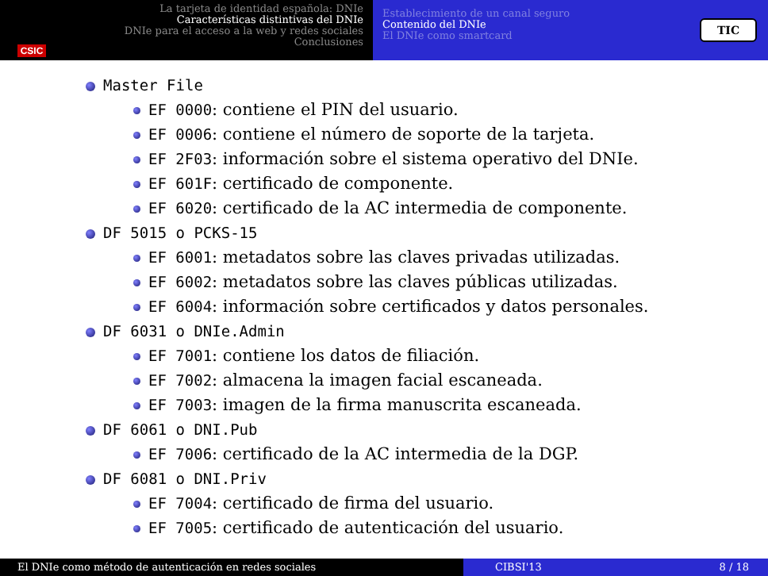CSIC
La tarjeta de identidad española: DNIe
Características distintivas del DNIe
DNIe para el acceso a la web y redes sociales
Conclusiones
Establecimiento de un canal seguro
Contenido del DNIe
El DNIe como smartcard
TIC
Master File
EF 0000: contiene el PIN del usuario.
EF 0006: contiene el número de soporte de la tarjeta.
EF 2F03: información sobre el sistema operativo del DNIe.
EF 601F: certificado de componente.
EF 6020: certificado de la AC intermedia de componente.
DF 5015 o PCKS-15
EF 6001: metadatos sobre las claves privadas utilizadas.
EF 6002: metadatos sobre las claves públicas utilizadas.
EF 6004: información sobre certificados y datos personales.
DF 6031 o DNIe.Admin
EF 7001: contiene los datos de filiación.
EF 7002: almacena la imagen facial escaneada.
EF 7003: imagen de la firma manuscrita escaneada.
DF 6061 o DNI.Pub
EF 7006: certificado de la AC intermedia de la DGP.
DF 6081 o DNI.Priv
EF 7004: certificado de firma del usuario.
EF 7005: certificado de autenticación del usuario.
El DNIe como método de autenticación en redes sociales CIBSI'13 8 / 18